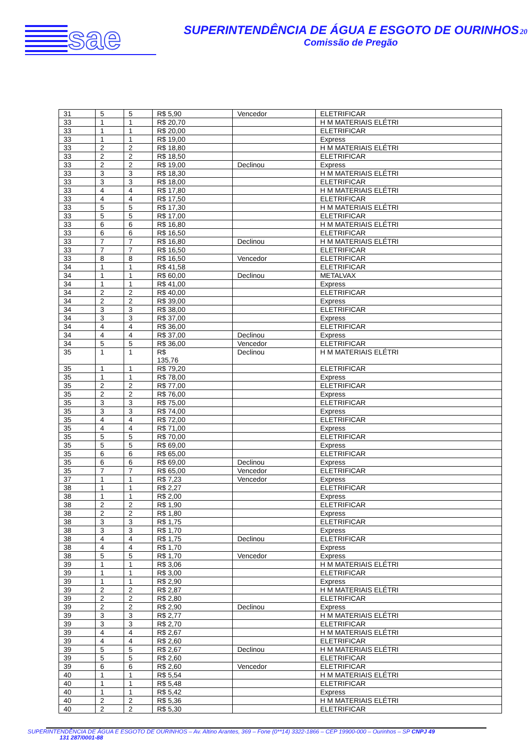sae
SUPERINTENDÊNCIA DE ÁGUA E ESGOTO DE OURINHOS20
Comissão de Pregão
| 31 | 5 | 5 | R$ 5,90 | Vencedor | ELETRIFICAR |
| 33 | 1 | 1 | R$ 20,70 | | H M MATERIAIS ELÉTRI |
| 33 | 1 | 1 | R$ 20,00 | | ELETRIFICAR |
| 33 | 1 | 1 | R$ 19,00 | | Express |
| 33 | 2 | 2 | R$ 18,80 | | H M MATERIAIS ELÉTRI |
| 33 | 2 | 2 | R$ 18,50 | | ELETRIFICAR |
| 33 | 2 | 2 | R$ 19,00 | Declinou | Express |
| 33 | 3 | 3 | R$ 18,30 | | H M MATERIAIS ELÉTRI |
| 33 | 3 | 3 | R$ 18,00 | | ELETRIFICAR |
| 33 | 4 | 4 | R$ 17,80 | | H M MATERIAIS ELÉTRI |
| 33 | 4 | 4 | R$ 17,50 | | ELETRIFICAR |
| 33 | 5 | 5 | R$ 17,30 | | H M MATERIAIS ELÉTRI |
| 33 | 5 | 5 | R$ 17,00 | | ELETRIFICAR |
| 33 | 6 | 6 | R$ 16,80 | | H M MATERIAIS ELÉTRI |
| 33 | 6 | 6 | R$ 16,50 | | ELETRIFICAR |
| 33 | 7 | 7 | R$ 16,80 | Declinou | H M MATERIAIS ELÉTRI |
| 33 | 7 | 7 | R$ 16,50 | | ELETRIFICAR |
| 33 | 8 | 8 | R$ 16,50 | Vencedor | ELETRIFICAR |
| 34 | 1 | 1 | R$ 41,58 | | ELETRIFICAR |
| 34 | 1 | 1 | R$ 60,00 | Declinou | METALVAX |
| 34 | 1 | 1 | R$ 41,00 | | Express |
| 34 | 2 | 2 | R$ 40,00 | | ELETRIFICAR |
| 34 | 2 | 2 | R$ 39,00 | | Express |
| 34 | 3 | 3 | R$ 38,00 | | ELETRIFICAR |
| 34 | 3 | 3 | R$ 37,00 | | Express |
| 34 | 4 | 4 | R$ 36,00 | | ELETRIFICAR |
| 34 | 4 | 4 | R$ 37,00 | Declinou | Express |
| 34 | 5 | 5 | R$ 36,00 | Vencedor | ELETRIFICAR |
| 35 | 1 | 1 | R$ 135,76 | Declinou | H M MATERIAIS ELÉTRI |
| 35 | 1 | 1 | R$ 79,20 | | ELETRIFICAR |
| 35 | 1 | 1 | R$ 78,00 | | Express |
| 35 | 2 | 2 | R$ 77,00 | | ELETRIFICAR |
| 35 | 2 | 2 | R$ 76,00 | | Express |
| 35 | 3 | 3 | R$ 75,00 | | ELETRIFICAR |
| 35 | 3 | 3 | R$ 74,00 | | Express |
| 35 | 4 | 4 | R$ 72,00 | | ELETRIFICAR |
| 35 | 4 | 4 | R$ 71,00 | | Express |
| 35 | 5 | 5 | R$ 70,00 | | ELETRIFICAR |
| 35 | 5 | 5 | R$ 69,00 | | Express |
| 35 | 6 | 6 | R$ 65,00 | | ELETRIFICAR |
| 35 | 6 | 6 | R$ 69,00 | Declinou | Express |
| 35 | 7 | 7 | R$ 65,00 | Vencedor | ELETRIFICAR |
| 37 | 1 | 1 | R$ 7,23 | Vencedor | Express |
| 38 | 1 | 1 | R$ 2,27 | | ELETRIFICAR |
| 38 | 1 | 1 | R$ 2,00 | | Express |
| 38 | 2 | 2 | R$ 1,90 | | ELETRIFICAR |
| 38 | 2 | 2 | R$ 1,80 | | Express |
| 38 | 3 | 3 | R$ 1,75 | | ELETRIFICAR |
| 38 | 3 | 3 | R$ 1,70 | | Express |
| 38 | 4 | 4 | R$ 1,75 | Declinou | ELETRIFICAR |
| 38 | 4 | 4 | R$ 1,70 | | Express |
| 38 | 5 | 5 | R$ 1,70 | Vencedor | Express |
| 39 | 1 | 1 | R$ 3,06 | | H M MATERIAIS ELÉTRI |
| 39 | 1 | 1 | R$ 3,00 | | ELETRIFICAR |
| 39 | 1 | 1 | R$ 2,90 | | Express |
| 39 | 2 | 2 | R$ 2,87 | | H M MATERIAIS ELÉTRI |
| 39 | 2 | 2 | R$ 2,80 | | ELETRIFICAR |
| 39 | 2 | 2 | R$ 2,90 | Declinou | Express |
| 39 | 3 | 3 | R$ 2,77 | | H M MATERIAIS ELÉTRI |
| 39 | 3 | 3 | R$ 2,70 | | ELETRIFICAR |
| 39 | 4 | 4 | R$ 2,67 | | H M MATERIAIS ELÉTRI |
| 39 | 4 | 4 | R$ 2,60 | | ELETRIFICAR |
| 39 | 5 | 5 | R$ 2,67 | Declinou | H M MATERIAIS ELÉTRI |
| 39 | 5 | 5 | R$ 2,60 | | ELETRIFICAR |
| 39 | 6 | 6 | R$ 2,60 | Vencedor | ELETRIFICAR |
| 40 | 1 | 1 | R$ 5,54 | | H M MATERIAIS ELÉTRI |
| 40 | 1 | 1 | R$ 5,48 | | ELETRIFICAR |
| 40 | 1 | 1 | R$ 5,42 | | Express |
| 40 | 2 | 2 | R$ 5,36 | | H M MATERIAIS ELÉTRI |
| 40 | 2 | 2 | R$ 5,30 | | ELETRIFICAR |
SUPERINTENDÊNCIA DE ÁGUA E ESGOTO DE OURINHOS – Av. Altino Arantes, 369 – Fone (0**14) 3322-1866 – CEP 19900-000 – Ourinhos – SP CNPJ 49
131 287/0001-88